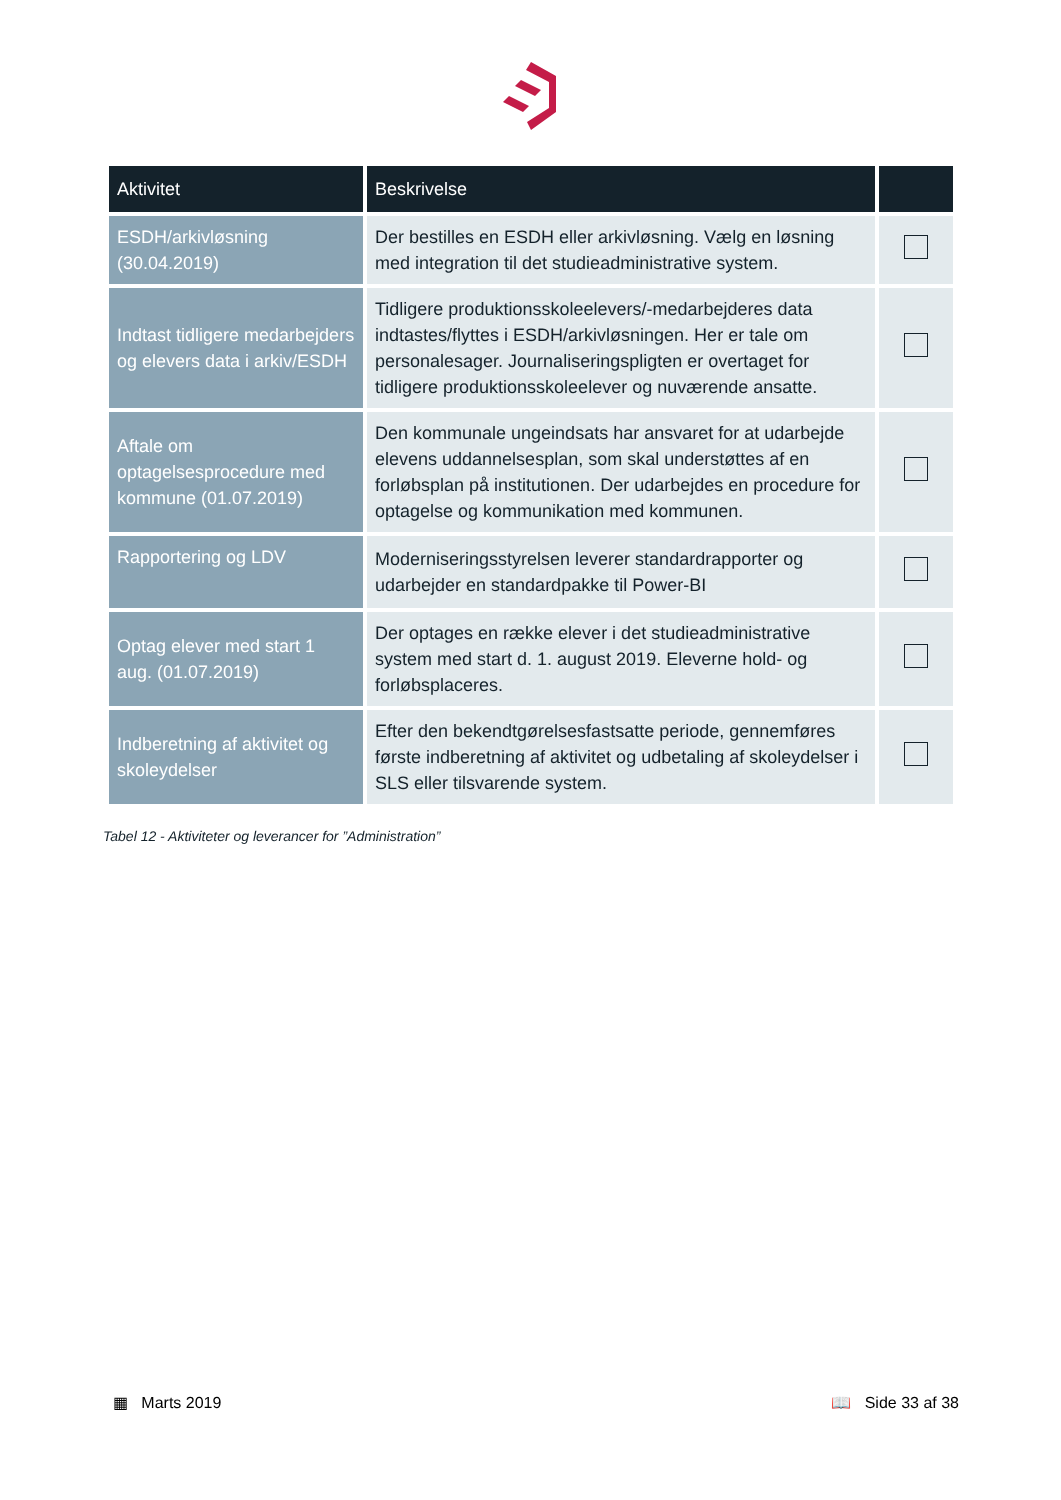| Aktivitet | Beskrivelse | |
| --- | --- | --- |
| ESDH/arkivløsning (30.04.2019) | Der bestilles en ESDH eller arkivløsning. Vælg en løsning med integration til det studieadministrative system. | |
| Indtast tidligere medarbejders og elevers data i arkiv/ESDH | Tidligere produktionsskoleelevers/-medarbejderes data indtastes/flyttes i ESDH/arkivløsningen. Her er tale om personalesager. Journaliseringspligten er overtaget for tidligere produktionsskoleelever og nuværende ansatte. | |
| Aftale om optagelsesprocedure med kommune (01.07.2019) | Den kommunale ungeindsats har ansvaret for at udarbejde elevens uddannelsesplan, som skal understøttes af en forløbsplan på institutionen. Der udarbejdes en procedure for optagelse og kommunikation med kommunen. | |
| Rapportering og LDV | Moderniseringsstyrelsen leverer standardrapporter og udarbejder en standardpakke til Power-BI | |
| Optag elever med start 1 aug. (01.07.2019) | Der optages en række elever i det studieadministrative system med start d. 1. august 2019. Eleverne hold- og forløbsplaceres. | |
| Indberetning af aktivitet og skoleydelser | Efter den bekendtgørelsesfastsatte periode, gennemføres første indberetning af aktivitet og udbetaling af skoleydelser i SLS eller tilsvarende system. | |
Tabel 12 - Aktiviteter og leverancer for ”Administration”
▦ Marts 2019 📖 Side 33 af 38